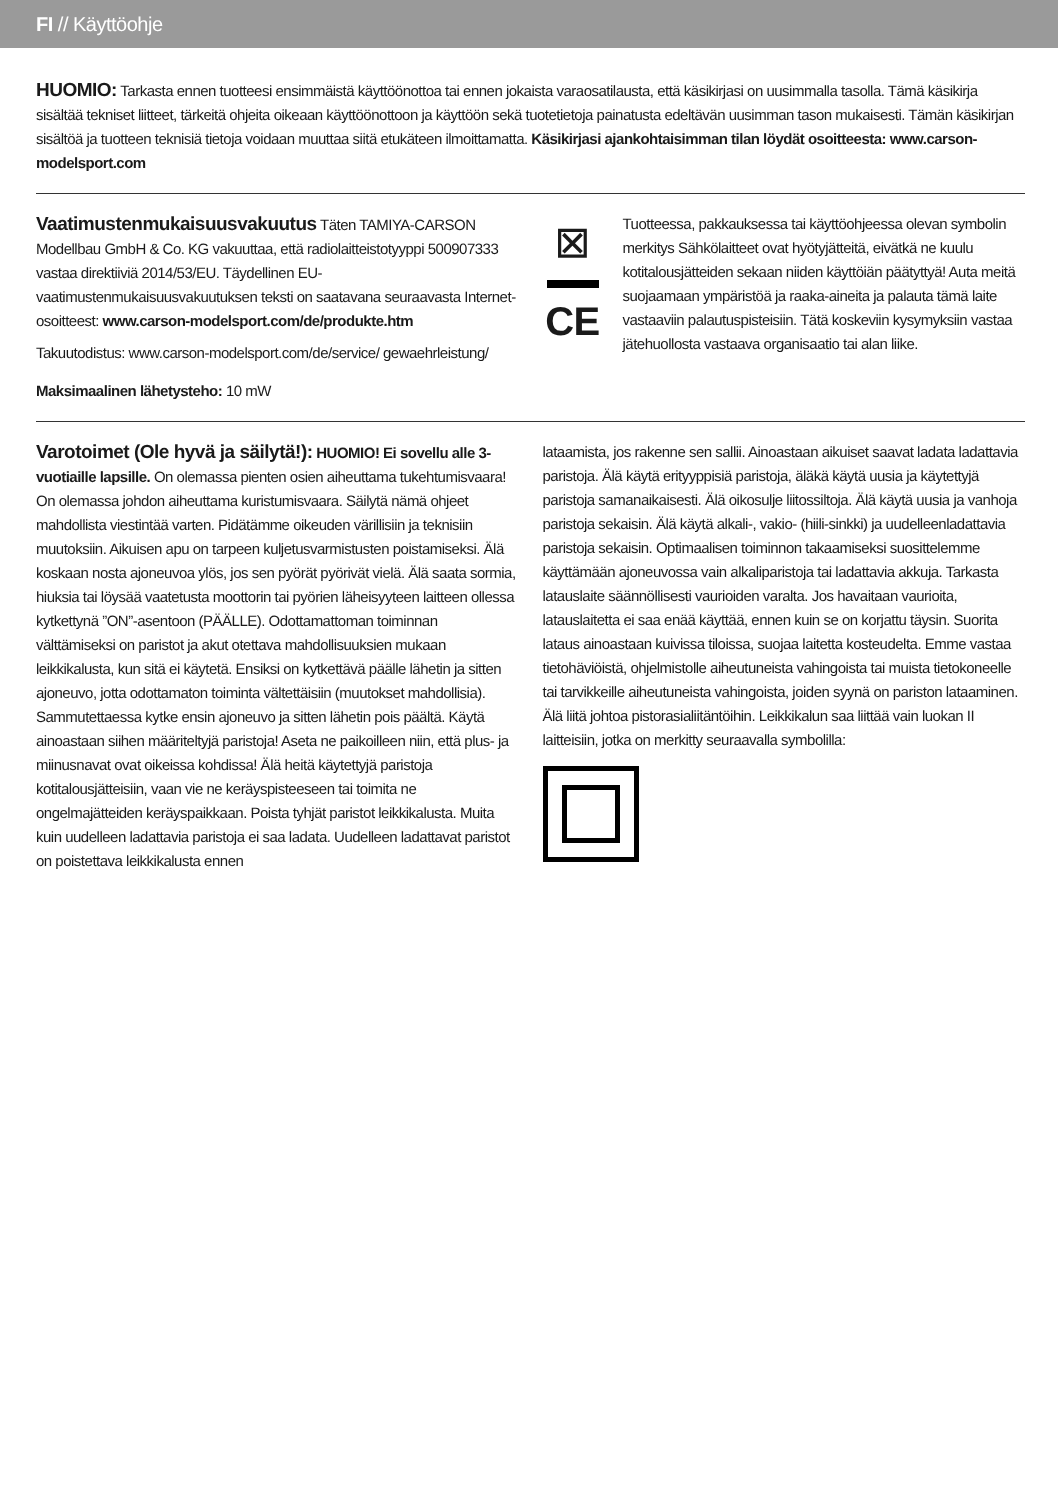FI // Käyttöohje
HUOMIO: Tarkasta ennen tuotteesi ensimmäistä käyttöönottoa tai ennen jokaista varaosatilausta, että käsikirjasi on uusimmalla tasolla. Tämä käsikirja sisältää tekniset liitteet, tärkeitä ohjeita oikeaan käyttöönottoon ja käyttöön sekä tuotetietoja painatusta edeltävän uusimman tason mukaisesti. Tämän käsikirjan sisältöä ja tuotteen teknisiä tietoja voidaan muuttaa siitä etukäteen ilmoittamatta. Käsikirjasi ajankohtaisimman tilan löydät osoitteesta: www.carson-modelsport.com
Vaatimustenmukaisuusvakuutus
Täten TAMIYA-CARSON Modellbau GmbH & Co. KG vakuuttaa, että radiolaitteistotyyppi 500907333 vastaa direktiiviä 2014/53/EU. Täydellinen EU-vaatimustenmukaisuusvakuutuksen teksti on saatavana seuraavasta Internet-osoitteest: www.carson-modelsport.com/de/produkte.htm
Takuutodistus: www.carson-modelsport.com/de/service/ gewaehrleistung/
Maksimaalinen lähetysteho: 10 mW
⊠
CE
Tuotteessa, pakkauksessa tai käyttöohjeessa olevan symbolin merkitys Sähkölaitteet ovat hyötyjätteitä, eivätkä ne kuulu kotitalousjätteiden sekaan niiden käyttöiän päätyttyä! Auta meitä suojaamaan ympäristöä ja raaka-aineita ja palauta tämä laite vastaaviin palautuspisteisiin. Tätä koskeviin kysymyksiin vastaa jätehuollosta vastaava organisaatio tai alan liike.
Varotoimet (Ole hyvä ja säilytä!):
HUOMIO! Ei sovellu alle 3-vuotiaille lapsille. On olemassa pienten osien aiheuttama tukehtumisvaara! On olemassa johdon aiheuttama kuristumisvaara. Säilytä nämä ohjeet mahdollista viestintää varten. Pidätämme oikeuden värillisiin ja teknisiin muutoksiin. Aikuisen apu on tarpeen kuljetusvarmistusten poistamiseksi. Älä koskaan nosta ajoneuvoa ylös, jos sen pyörät pyörivät vielä. Älä saata sormia, hiuksia tai löysää vaatetusta moottorin tai pyörien läheisyyteen laitteen ollessa kytkettynä ”ON”-asentoon (PÄÄLLE). Odottamattoman toiminnan välttämiseksi on paristot ja akut otettava mahdollisuuksien mukaan leikkikalusta, kun sitä ei käytetä. Ensiksi on kytkettävä päälle lähetin ja sitten ajoneuvo, jotta odottamaton toiminta vältettäisiin (muutokset mahdollisia). Sammutettaessa kytke ensin ajoneuvo ja sitten lähetin pois päältä. Käytä ainoastaan siihen määriteltyjä paristoja! Aseta ne paikoilleen niin, että plus- ja miinusnavat ovat oikeissa kohdissa! Älä heitä käytettyjä paristoja kotitalousjätteisiin, vaan vie ne keräyspisteeseen tai toimita ne ongelmajätteiden keräyspaikkaan. Poista tyhjät paristot leikkikalusta. Muita kuin uudelleen ladattavia paristoja ei saa ladata. Uudelleen ladattavat paristot on poistettava leikkikalusta ennen
lataamista, jos rakenne sen sallii. Ainoastaan aikuiset saavat ladata ladattavia paristoja. Älä käytä erityyppisiä paristoja, äläkä käytä uusia ja käytettyjä paristoja samanaikaisesti. Älä oikosulje liitossiltoja. Älä käytä uusia ja vanhoja paristoja sekaisin. Älä käytä alkali-, vakio- (hiili-sinkki) ja uudelleenladattavia paristoja sekaisin. Optimaalisen toiminnon takaamiseksi suosittelemme käyttämään ajoneuvossa vain alkaliparistoja tai ladattavia akkuja. Tarkasta latauslaite säännöllisesti vaurioiden varalta. Jos havaitaan vaurioita, latauslaitetta ei saa enää käyttää, ennen kuin se on korjattu täysin. Suorita lataus ainoastaan kuivissa tiloissa, suojaa laitetta kosteudelta. Emme vastaa tietohäviöistä, ohjelmistolle aiheutuneista vahingoista tai muista tietokoneelle tai tarvikkeille aiheutuneista vahingoista, joiden syynä on pariston lataaminen. Älä liitä johtoa pistorasialiitäntöihin. Leikkikalun saa liittää vain luokan II laitteisiin, jotka on merkitty seuraavalla symbolilla: